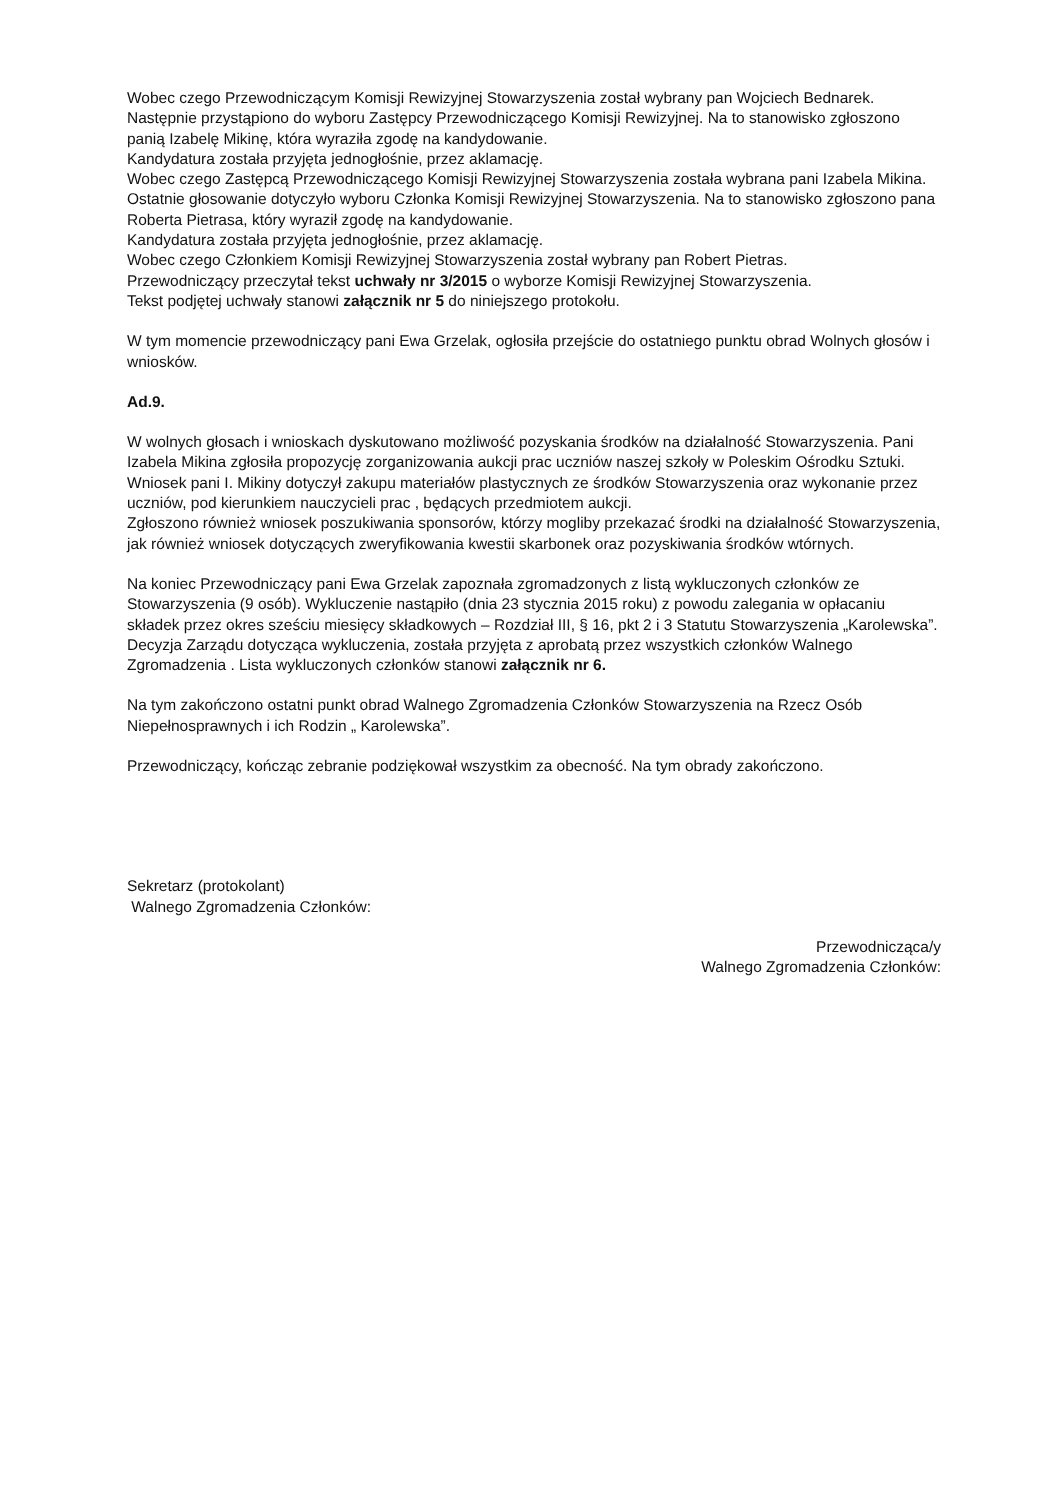Wobec czego Przewodniczącym Komisji Rewizyjnej Stowarzyszenia został wybrany pan Wojciech Bednarek.
Następnie przystąpiono do wyboru Zastępcy Przewodniczącego Komisji Rewizyjnej. Na to stanowisko zgłoszono panią Izabelę Mikinę, która wyraziła zgodę na kandydowanie.
Kandydatura została przyjęta jednogłośnie, przez aklamację.
Wobec czego Zastępcą Przewodniczącego Komisji Rewizyjnej Stowarzyszenia została wybrana pani Izabela Mikina.
Ostatnie głosowanie dotyczyło wyboru Członka Komisji Rewizyjnej Stowarzyszenia. Na to stanowisko zgłoszono pana Roberta Pietrasa, który wyraził zgodę na kandydowanie.
Kandydatura została przyjęta jednogłośnie, przez aklamację.
Wobec czego Członkiem Komisji Rewizyjnej Stowarzyszenia został wybrany pan Robert Pietras.
Przewodniczący przeczytał tekst uchwały nr 3/2015 o wyborze Komisji Rewizyjnej Stowarzyszenia.
Tekst podjętej uchwały stanowi załącznik nr 5 do niniejszego protokołu.
W tym momencie przewodniczący pani Ewa Grzelak, ogłosiła przejście do ostatniego punktu obrad Wolnych głosów i wniosków.
Ad.9.
W wolnych głosach i wnioskach dyskutowano możliwość pozyskania środków na działalność Stowarzyszenia. Pani Izabela Mikina zgłosiła propozycję zorganizowania aukcji prac uczniów naszej szkoły w Poleskim Ośrodku Sztuki. Wniosek pani I. Mikiny dotyczył zakupu materiałów plastycznych ze środków Stowarzyszenia oraz wykonanie przez uczniów, pod kierunkiem nauczycieli prac , będących przedmiotem aukcji.
Zgłoszono również wniosek poszukiwania sponsorów, którzy mogliby przekazać środki na działalność Stowarzyszenia, jak również wniosek dotyczących zweryfikowania kwestii skarbonek oraz pozyskiwania środków wtórnych.
Na koniec Przewodniczący pani Ewa Grzelak zapoznała zgromadzonych z listą wykluczonych członków ze Stowarzyszenia (9 osób). Wykluczenie nastąpiło (dnia 23 stycznia 2015 roku) z powodu zalegania w opłacaniu składek przez okres sześciu miesięcy składkowych – Rozdział III, § 16, pkt 2 i 3 Statutu Stowarzyszenia „Karolewska”. Decyzja Zarządu dotycząca wykluczenia, została przyjęta z aprobatą przez wszystkich członków Walnego Zgromadzenia . Lista wykluczonych członków stanowi załącznik nr 6.
Na tym zakończono ostatni punkt obrad Walnego Zgromadzenia Członków Stowarzyszenia na Rzecz Osób Niepełnosprawnych i ich Rodzin „ Karolewska”.
Przewodniczący, kończąc zebranie podziękował wszystkim za obecność. Na tym obrady zakończono.
Sekretarz (protokolant)
Walnego Zgromadzenia Członków:
Przewodnicząca/y
Walnego Zgromadzenia Członków: